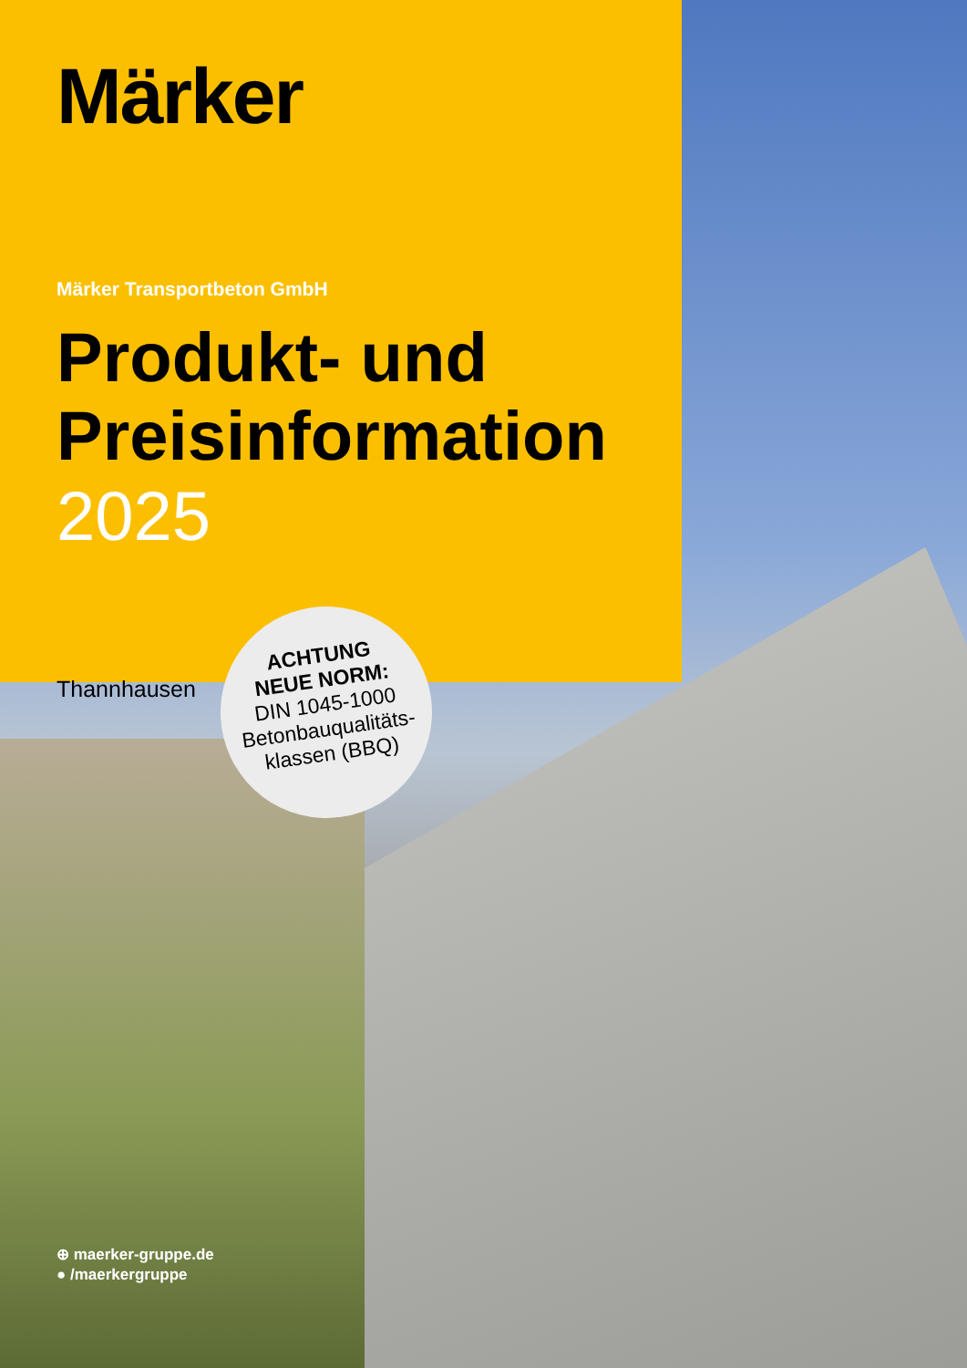Märker
Märker Transportbeton GmbH
Produkt- und
Preisinformation
2025
Thannhausen
ACHTUNG
NEUE NORM:
DIN 1045-1000
Betonbauqualitäts-
klassen (BBQ)
⊕ maerker-gruppe.de
● /maerkergruppe